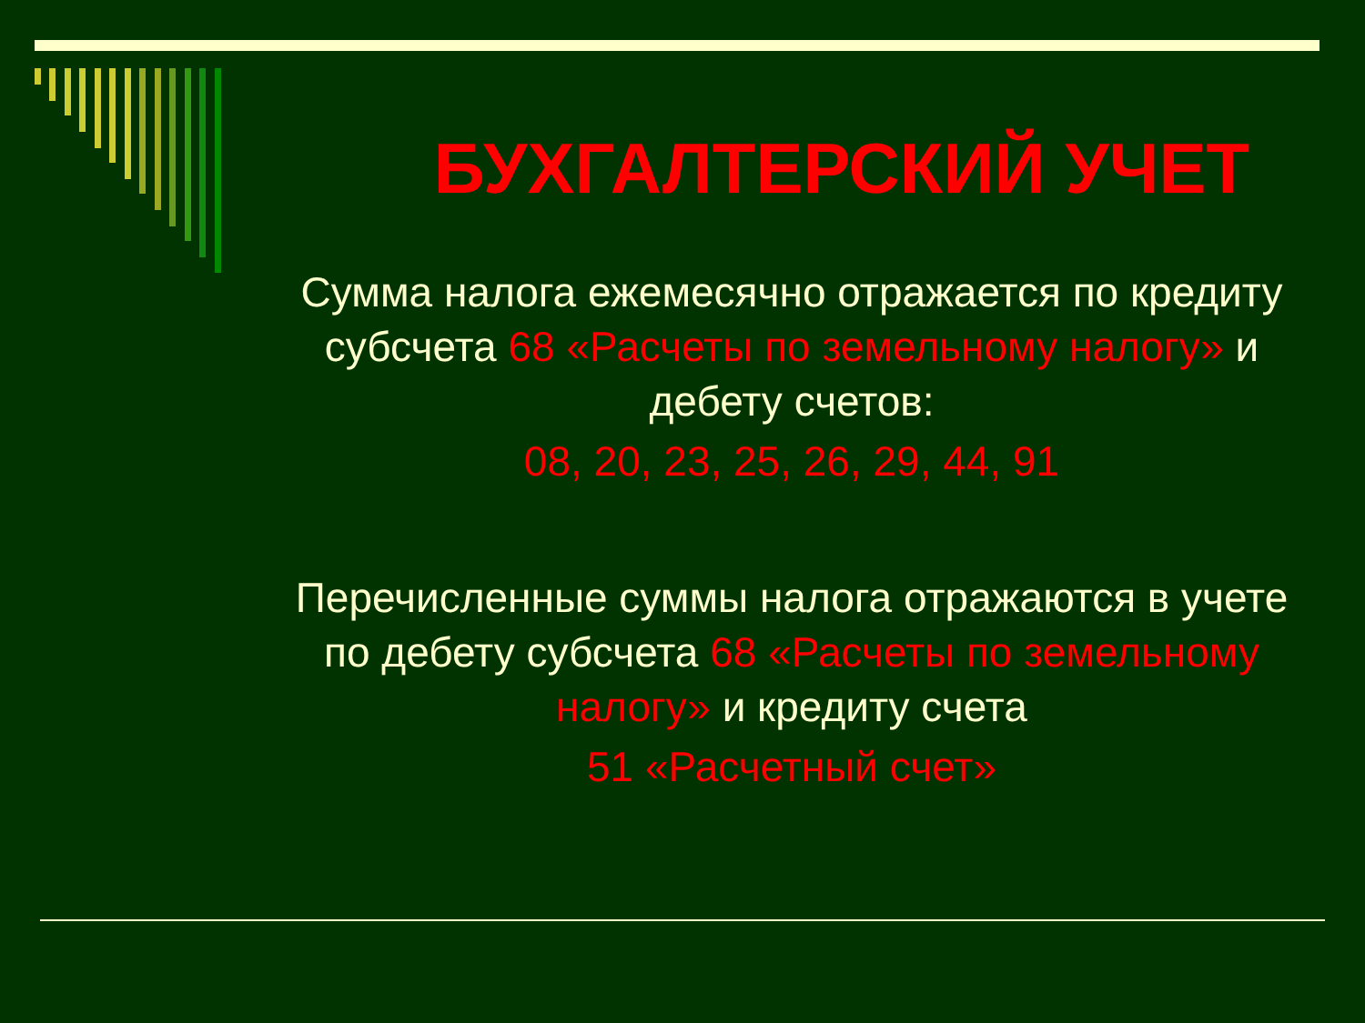БУХГАЛТЕРСКИЙ УЧЕТ
Сумма налога ежемесячно отражается по кредиту субсчета 68 «Расчеты по земельному налогу» и дебету счетов:
08, 20, 23, 25, 26, 29, 44, 91
Перечисленные суммы налога отражаются в учете по дебету субсчета 68 «Расчеты по земельному налогу» и кредиту счета
51 «Расчетный счет»